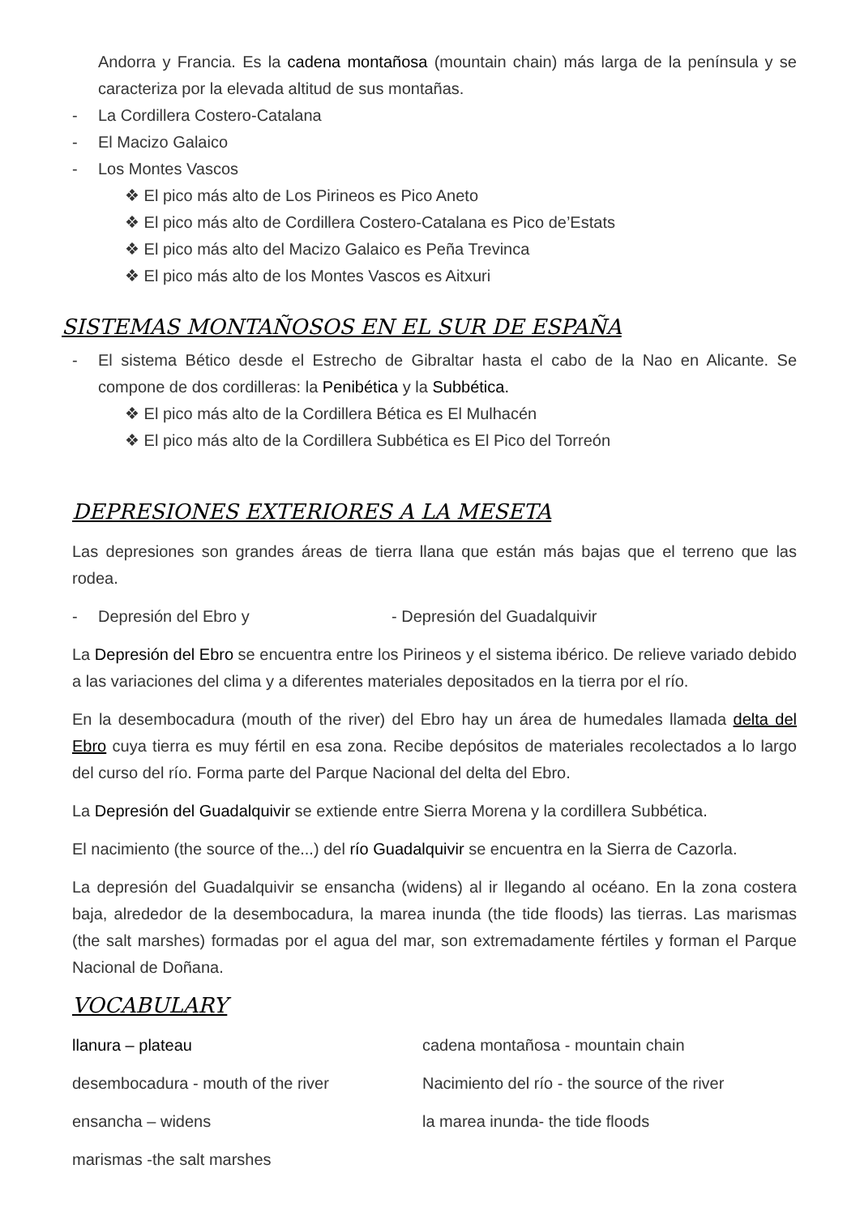Andorra y Francia. Es la cadena montañosa (mountain chain) más larga de la península y se caracteriza por la elevada altitud de sus montañas.
- La Cordillera Costero-Catalana
- El Macizo Galaico
- Los Montes Vascos
❖ El pico más alto de Los Pirineos es Pico Aneto
❖ El pico más alto de Cordillera Costero-Catalana es Pico de’Estats
❖ El pico más alto del Macizo Galaico es Peña Trevinca
❖ El pico más alto de los Montes Vascos es Aitxuri
SISTEMAS MONTAÑOSOS EN EL SUR DE ESPAÑA
- El sistema Bético desde el Estrecho de Gibraltar hasta el cabo de la Nao en Alicante. Se compone de dos cordilleras: la Penibética y la Subbética.
❖ El pico más alto de la Cordillera Bética es El Mulhacén
❖ El pico más alto de la Cordillera Subbética es El Pico del Torreón
DEPRESIONES EXTERIORES A LA MESETA
Las depresiones son grandes áreas de tierra llana que están más bajas que el terreno que las rodea.
- Depresión del Ebro y - Depresión del Guadalquivir
La Depresión del Ebro se encuentra entre los Pirineos y el sistema ibérico. De relieve variado debido a las variaciones del clima y a diferentes materiales depositados en la tierra por el río.
En la desembocadura (mouth of the river) del Ebro hay un área de humedales llamada delta del Ebro cuya tierra es muy fértil en esa zona. Recibe depósitos de materiales recolectados a lo largo del curso del río. Forma parte del Parque Nacional del delta del Ebro.
La Depresión del Guadalquivir se extiende entre Sierra Morena y la cordillera Subbética.
El nacimiento (the source of the...) del río Guadalquivir se encuentra en la Sierra de Cazorla.
La depresión del Guadalquivir se ensancha (widens) al ir llegando al océano. En la zona costera baja, alrededor de la desembocadura, la marea inunda (the tide floods) las tierras. Las marismas (the salt marshes) formadas por el agua del mar, son extremadamente fértiles y forman el Parque Nacional de Doñana.
VOCABULARY
llanura – plateau cadena montañosa - mountain chain
desembocadura - mouth of the river Nacimiento del río - the source of the river
ensancha – widens la marea inunda- the tide floods
marismas -the salt marshes